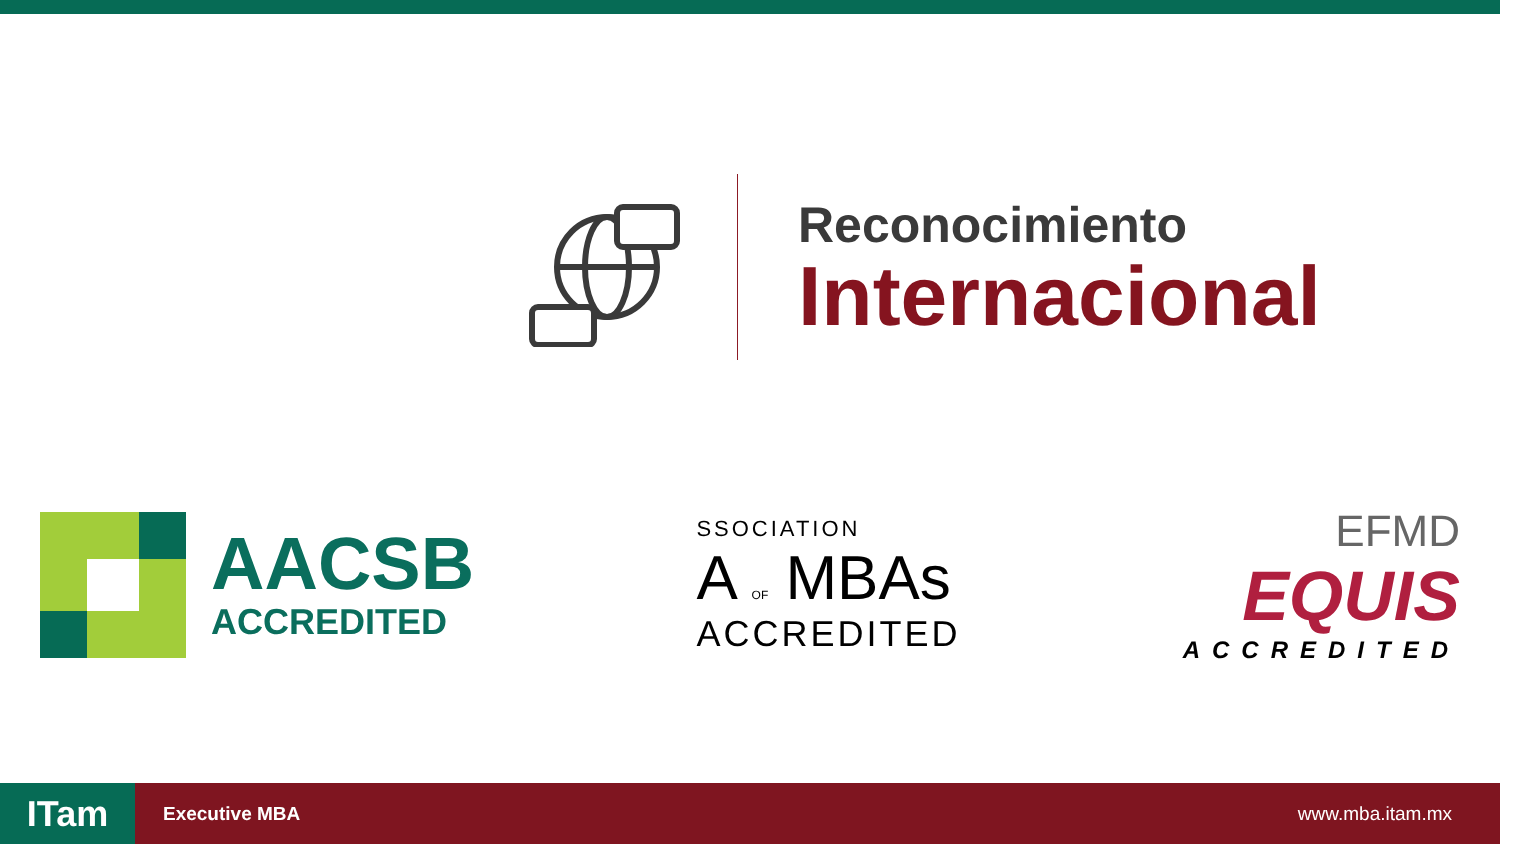Reconocimiento
Internacional
AACSB
ACCREDITED
SSOCIATION
A OF MBAs
ACCREDITED
EFMD
EQUIS
ACCREDITED
ITam
Executive MBA www.mba.itam.mx